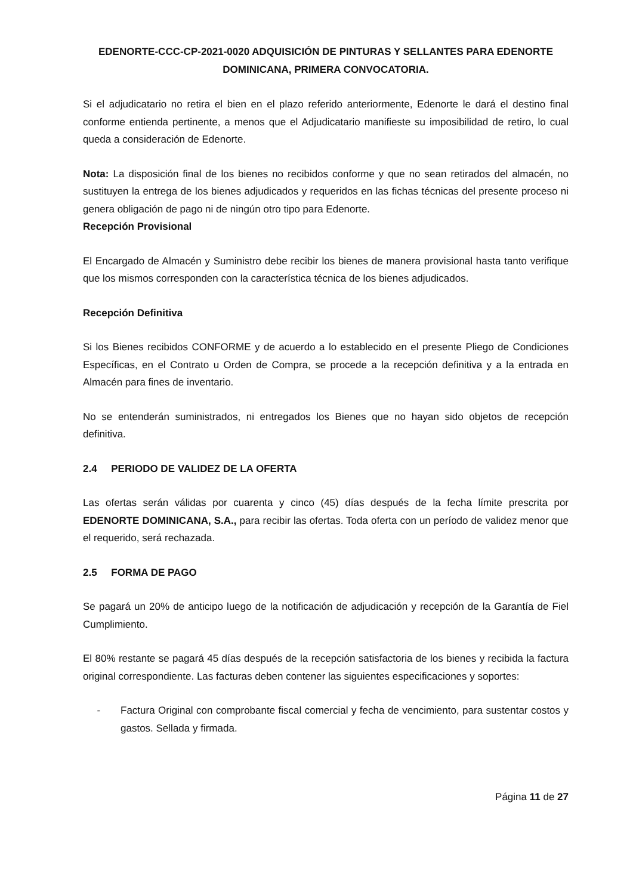EDENORTE-CCC-CP-2021-0020 ADQUISICIÓN DE PINTURAS Y SELLANTES PARA EDENORTE DOMINICANA, PRIMERA CONVOCATORIA.
Si el adjudicatario no retira el bien en el plazo referido anteriormente, Edenorte le dará el destino final conforme entienda pertinente, a menos que el Adjudicatario manifieste su imposibilidad de retiro, lo cual queda a consideración de Edenorte.
Nota: La disposición final de los bienes no recibidos conforme y que no sean retirados del almacén, no sustituyen la entrega de los bienes adjudicados y requeridos en las fichas técnicas del presente proceso ni genera obligación de pago ni de ningún otro tipo para Edenorte.
Recepción Provisional
El Encargado de Almacén y Suministro debe recibir los bienes de manera provisional hasta tanto verifique que los mismos corresponden con la característica técnica de los bienes adjudicados.
Recepción Definitiva
Si los Bienes recibidos CONFORME y de acuerdo a lo establecido en el presente Pliego de Condiciones Específicas, en el Contrato u Orden de Compra, se procede a la recepción definitiva y a la entrada en Almacén para fines de inventario.
No se entenderán suministrados, ni entregados los Bienes que no hayan sido objetos de recepción definitiva.
2.4 PERIODO DE VALIDEZ DE LA OFERTA
Las ofertas serán válidas por cuarenta y cinco (45) días después de la fecha límite prescrita por EDENORTE DOMINICANA, S.A., para recibir las ofertas. Toda oferta con un período de validez menor que el requerido, será rechazada.
2.5 FORMA DE PAGO
Se pagará un 20% de anticipo luego de la notificación de adjudicación y recepción de la Garantía de Fiel Cumplimiento.
El 80% restante se pagará 45 días después de la recepción satisfactoria de los bienes y recibida la factura original correspondiente. Las facturas deben contener las siguientes especificaciones y soportes:
- Factura Original con comprobante fiscal comercial y fecha de vencimiento, para sustentar costos y gastos. Sellada y firmada.
Página 11 de 27